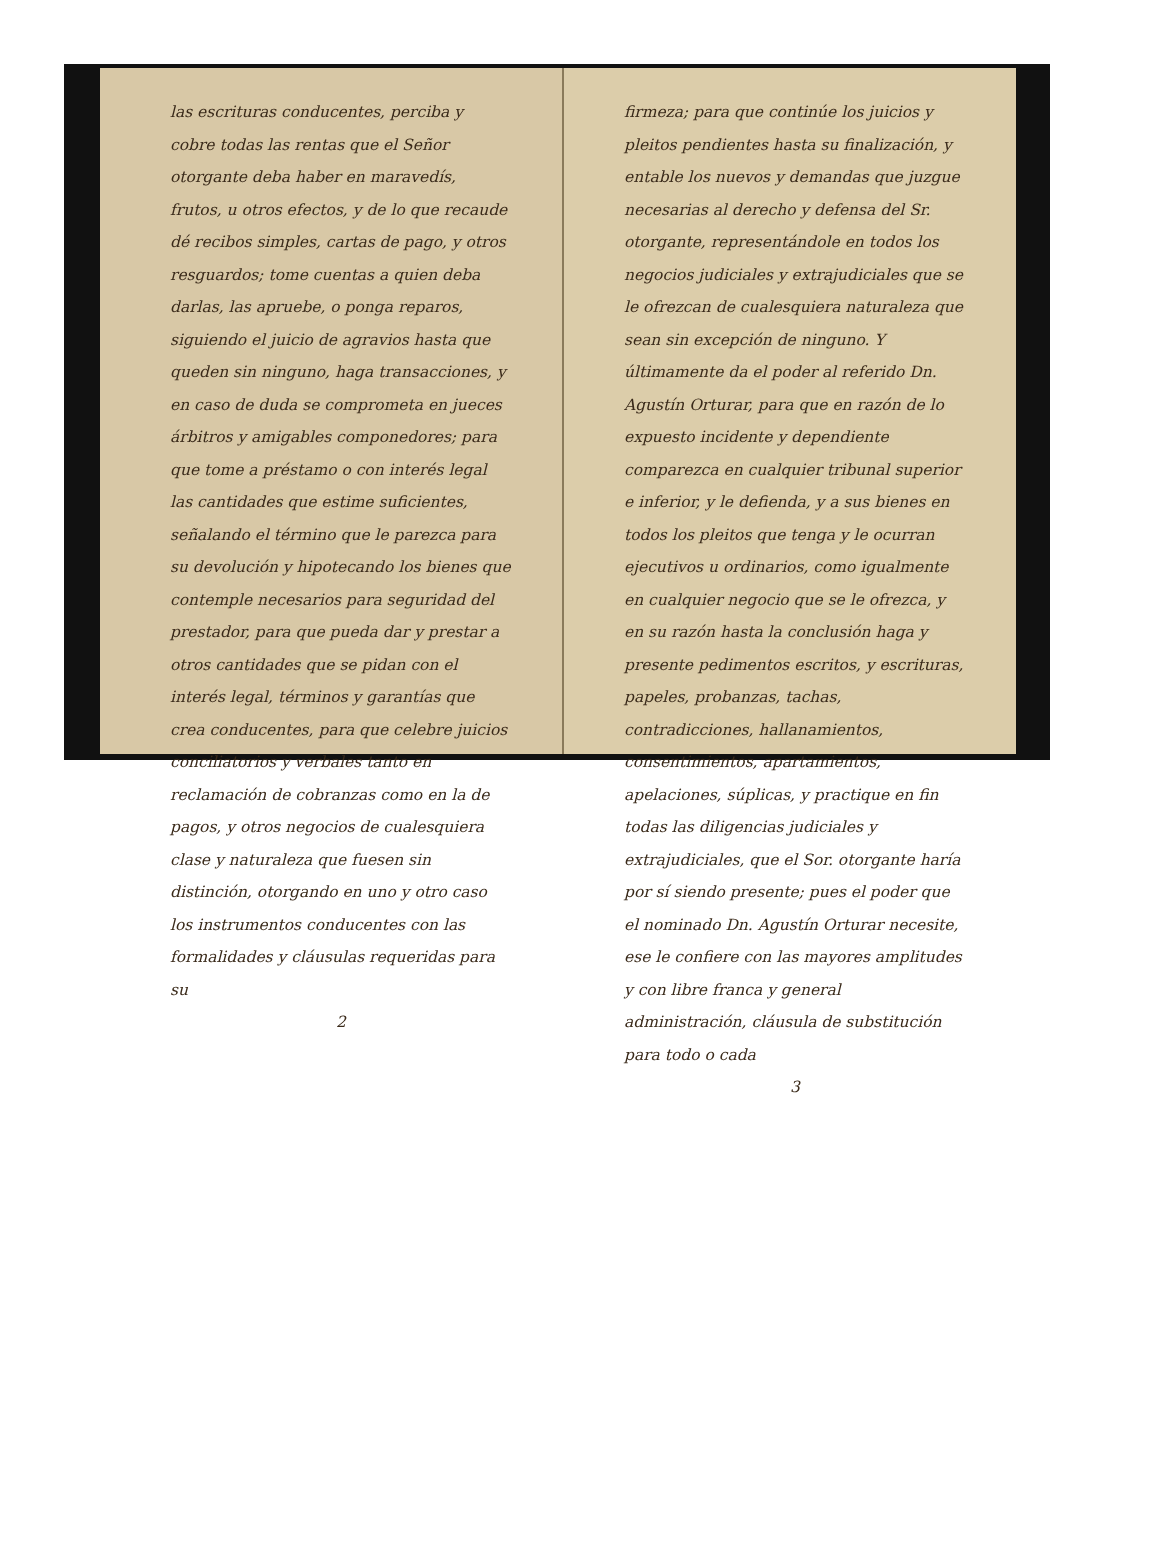las escrituras conducentes, perciba y cobre todas las rentas que el Señor otorgante deba haber en maravedís, frutos, u otros efectos, y de lo que recaude dé recibos simples, cartas de pago, y otros resguardos; tome cuentas a quien deba darlas, las apruebe, o ponga reparos, siguiendo el juicio de agravios hasta que queden sin ninguno, haga transacciones, y en caso de duda se comprometa en jueces árbitros y amigables componedores; para que tome a préstamo o con interés legal las cantidades que estime suficientes, señalando el término que le parezca para su devolución y hipotecando los bienes que contemple necesarios para seguridad del prestador, para que pueda dar y prestar a otros cantidades que se pidan con el interés legal, términos y garantías que crea conducentes, para que celebre juicios conciliatorios y verbales tanto en reclamación de cobranzas como en la de pagos, y otros negocios de cualesquiera clase y naturaleza que fuesen sin distinción, otorgando en uno y otro caso los instrumentos conducentes con las formalidades y cláusulas requeridas para su
2
firmeza; para que continúe los juicios y pleitos pendientes hasta su finalización, y entable los nuevos y demandas que juzgue necesarias al derecho y defensa del Sr. otorgante, representándole en todos los negocios judiciales y extrajudiciales que se le ofrezcan de cualesquiera naturaleza que sean sin excepción de ninguno. Y últimamente da el poder al referido Dn. Agustín Orturar, para que en razón de lo expuesto incidente y dependiente comparezca en cualquier tribunal superior e inferior, y le defienda, y a sus bienes en todos los pleitos que tenga y le ocurran ejecutivos u ordinarios, como igualmente en cualquier negocio que se le ofrezca, y en su razón hasta la conclusión haga y presente pedimentos escritos, y escrituras, papeles, probanzas, tachas, contradicciones, hallanamientos, consentimientos, apartamientos, apelaciones, súplicas, y practique en fin todas las diligencias judiciales y extrajudiciales, que el Sor. otorgante haría por sí siendo presente; pues el poder que el nominado Dn. Agustín Orturar necesite, ese le confiere con las mayores amplitudes y con libre franca y general administración, cláusula de substitución para todo o cada
3